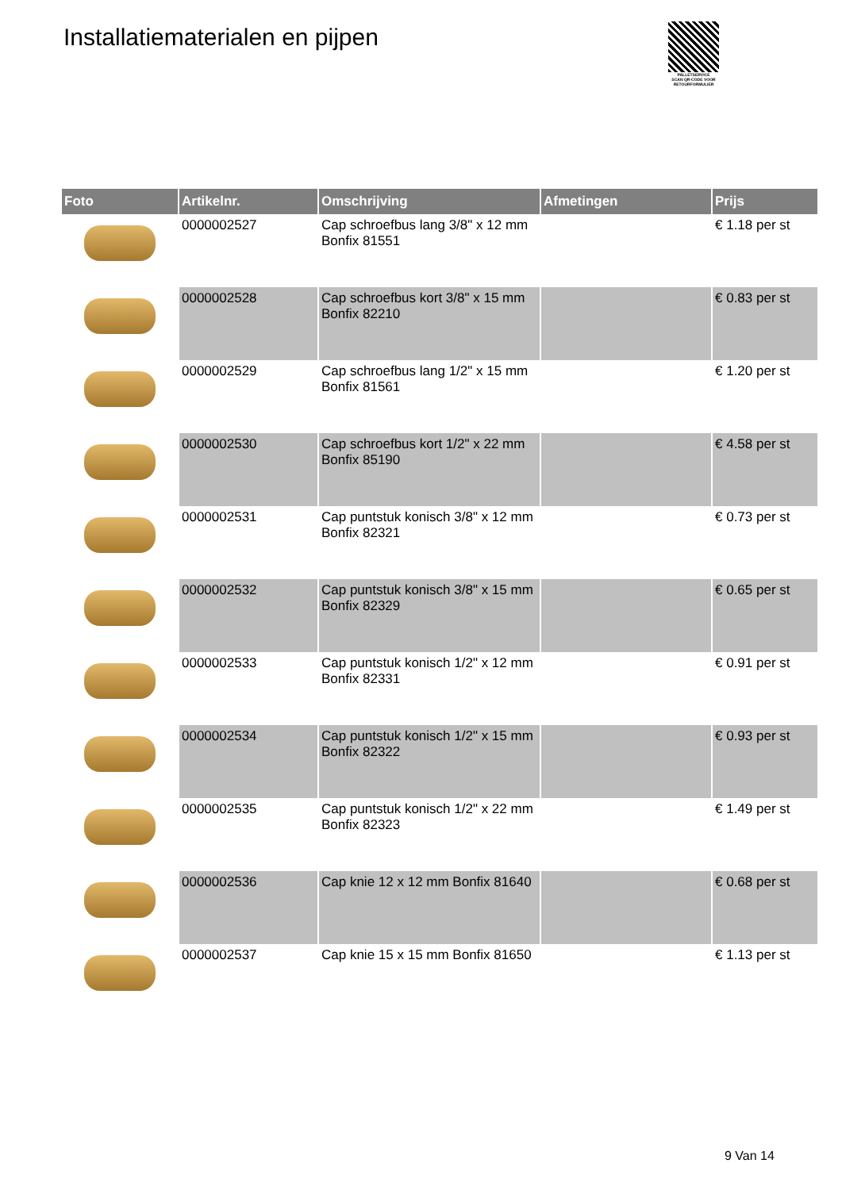Installatiematerialen en pijpen
PALLETSERVICE
SCAN QR-CODE VOOR RETOURFORMULIER
| Foto | Artikelnr. | Omschrijving | Afmetingen | Prijs |
| --- | --- | --- | --- | --- |
| | 0000002527 | Cap schroefbus lang 3/8" x 12 mm Bonfix 81551 | | € 1.18 per st |
| | 0000002528 | Cap schroefbus kort 3/8" x 15 mm Bonfix 82210 | | € 0.83 per st |
| | 0000002529 | Cap schroefbus lang 1/2" x 15 mm Bonfix 81561 | | € 1.20 per st |
| | 0000002530 | Cap schroefbus kort 1/2" x 22 mm Bonfix 85190 | | € 4.58 per st |
| | 0000002531 | Cap puntstuk konisch 3/8" x 12 mm Bonfix 82321 | | € 0.73 per st |
| | 0000002532 | Cap puntstuk konisch 3/8" x 15 mm Bonfix 82329 | | € 0.65 per st |
| | 0000002533 | Cap puntstuk konisch 1/2" x 12 mm Bonfix 82331 | | € 0.91 per st |
| | 0000002534 | Cap puntstuk konisch 1/2" x 15 mm Bonfix 82322 | | € 0.93 per st |
| | 0000002535 | Cap puntstuk konisch 1/2" x 22 mm Bonfix 82323 | | € 1.49 per st |
| | 0000002536 | Cap knie 12 x 12 mm Bonfix 81640 | | € 0.68 per st |
| | 0000002537 | Cap knie 15 x 15 mm Bonfix 81650 | | € 1.13 per st |
9 Van 14